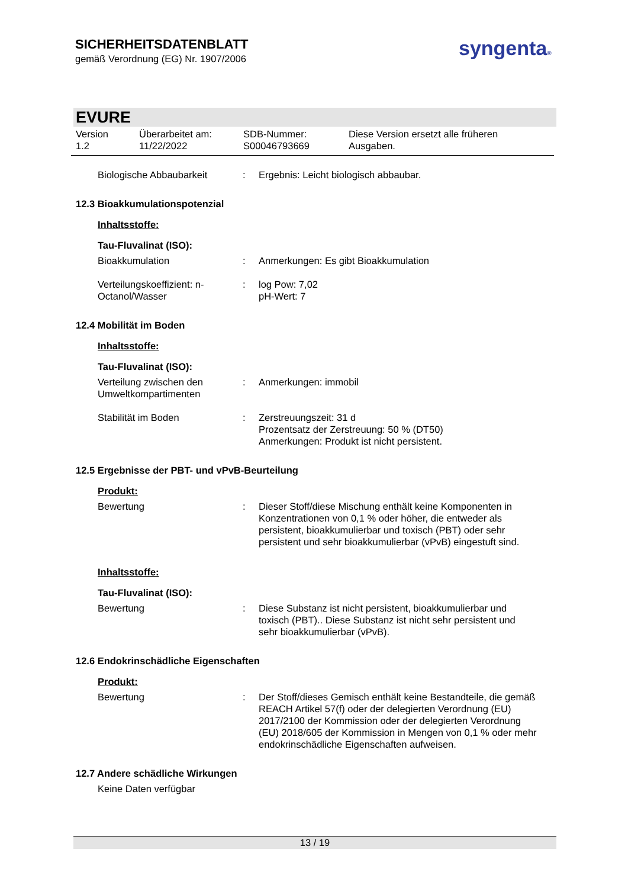SICHERHEITSDATENBLATT
gemäß Verordnung (EG) Nr. 1907/2006
syngenta®
EVURE
Version
1.2
Überarbeitet am:
11/22/2022
SDB-Nummer:
S00046793669
Diese Version ersetzt alle früheren
Ausgaben.
Biologische Abbaubarkeit : Ergebnis: Leicht biologisch abbaubar.
12.3 Bioakkumulationspotenzial
Inhaltsstoffe:
Tau-Fluvalinat (ISO):
Bioakkumulation : Anmerkungen: Es gibt Bioakkumulation
Verteilungskoeffizient: n-Octanol/Wasser
: log Pow: 7,02
pH-Wert: 7
12.4 Mobilität im Boden
Inhaltsstoffe:
Tau-Fluvalinat (ISO):
Verteilung zwischen den Umweltkompartimenten
: Anmerkungen: immobil
Stabilität im Boden : Zerstreuungszeit: 31 d
Prozentsatz der Zerstreuung: 50 % (DT50)
Anmerkungen: Produkt ist nicht persistent.
12.5 Ergebnisse der PBT- und vPvB-Beurteilung
Produkt:
Bewertung : Dieser Stoff/diese Mischung enthält keine Komponenten in Konzentrationen von 0,1 % oder höher, die entweder als persistent, bioakkumulierbar und toxisch (PBT) oder sehr persistent und sehr bioakkumulierbar (vPvB) eingestuft sind.
Inhaltsstoffe:
Tau-Fluvalinat (ISO):
Bewertung : Diese Substanz ist nicht persistent, bioakkumulierbar und toxisch (PBT).. Diese Substanz ist nicht sehr persistent und sehr bioakkumulierbar (vPvB).
12.6 Endokrinschädliche Eigenschaften
Produkt:
Bewertung : Der Stoff/dieses Gemisch enthält keine Bestandteile, die gemäß REACH Artikel 57(f) oder der delegierten Verordnung (EU) 2017/2100 der Kommission oder der delegierten Verordnung (EU) 2018/605 der Kommission in Mengen von 0,1 % oder mehr endokrinschädliche Eigenschaften aufweisen.
12.7 Andere schädliche Wirkungen
Keine Daten verfügbar
13 / 19